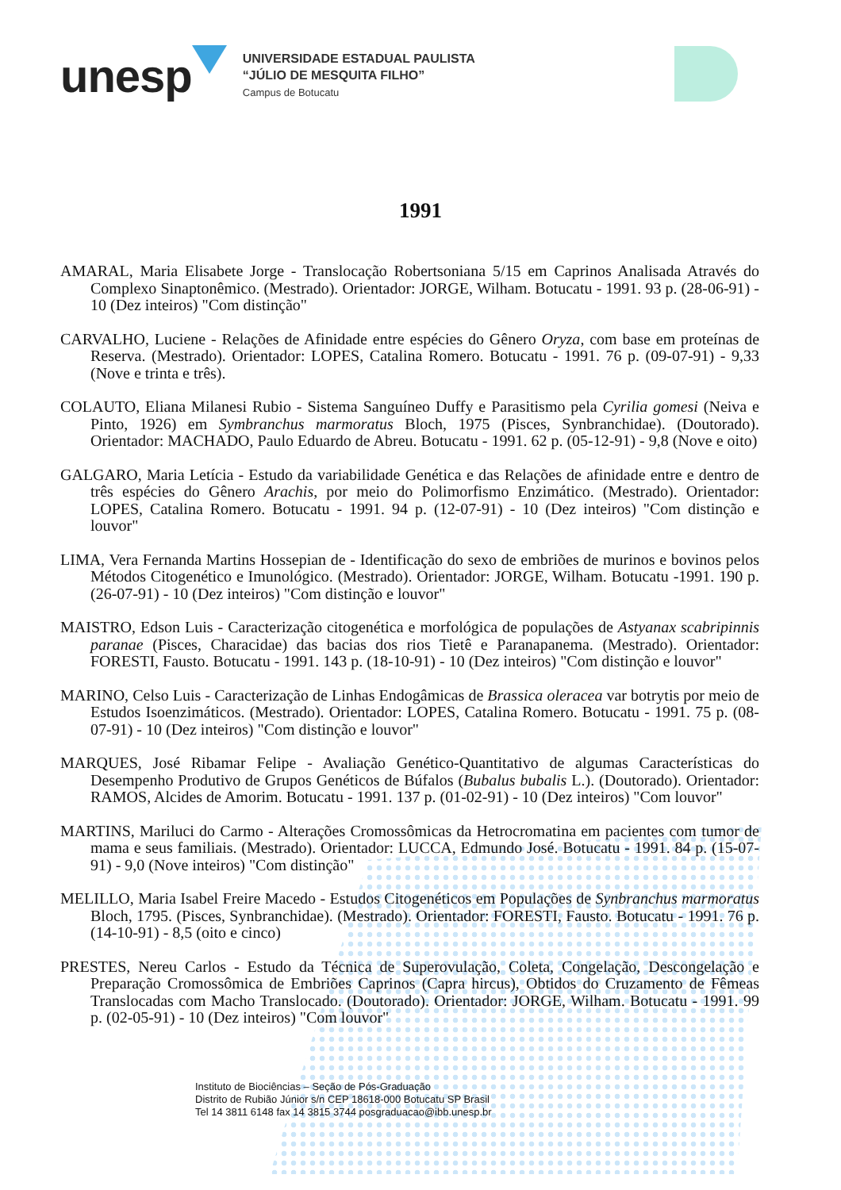unesp
UNIVERSIDADE ESTADUAL PAULISTA
“JÚLIO DE MESQUITA FILHO”
Campus de Botucatu
1991
AMARAL, Maria Elisabete Jorge - Translocação Robertsoniana 5/15 em Caprinos Analisada Através do Complexo Sinaptonêmico. (Mestrado). Orientador: JORGE, Wilham. Botucatu - 1991. 93 p. (28-06-91) - 10 (Dez inteiros) "Com distinção"
CARVALHO, Luciene - Relações de Afinidade entre espécies do Gênero Oryza, com base em proteínas de Reserva. (Mestrado). Orientador: LOPES, Catalina Romero. Botucatu - 1991. 76 p. (09-07-91) - 9,33 (Nove e trinta e três).
COLAUTO, Eliana Milanesi Rubio - Sistema Sanguíneo Duffy e Parasitismo pela Cyrilia gomesi (Neiva e Pinto, 1926) em Symbranchus marmoratus Bloch, 1975 (Pisces, Synbranchidae). (Doutorado). Orientador: MACHADO, Paulo Eduardo de Abreu. Botucatu - 1991. 62 p. (05-12-91) - 9,8 (Nove e oito)
GALGARO, Maria Letícia - Estudo da variabilidade Genética e das Relações de afinidade entre e dentro de três espécies do Gênero Arachis, por meio do Polimorfismo Enzimático. (Mestrado). Orientador: LOPES, Catalina Romero. Botucatu - 1991. 94 p. (12-07-91) - 10 (Dez inteiros) "Com distinção e louvor"
LIMA, Vera Fernanda Martins Hossepian de - Identificação do sexo de embriões de murinos e bovinos pelos Métodos Citogenético e Imunológico. (Mestrado). Orientador: JORGE, Wilham. Botucatu -1991. 190 p. (26-07-91) - 10 (Dez inteiros) "Com distinção e louvor"
MAISTRO, Edson Luis - Caracterização citogenética e morfológica de populações de Astyanax scabripinnis paranae (Pisces, Characidae) das bacias dos rios Tietê e Paranapanema. (Mestrado). Orientador: FORESTI, Fausto. Botucatu - 1991. 143 p. (18-10-91) - 10 (Dez inteiros) "Com distinção e louvor"
MARINO, Celso Luis - Caracterização de Linhas Endogâmicas de Brassica oleracea var botrytis por meio de Estudos Isoenzimáticos. (Mestrado). Orientador: LOPES, Catalina Romero. Botucatu - 1991. 75 p. (08-07-91) - 10 (Dez inteiros) "Com distinção e louvor"
MARQUES, José Ribamar Felipe - Avaliação Genético-Quantitativo de algumas Características do Desempenho Produtivo de Grupos Genéticos de Búfalos (Bubalus bubalis L.). (Doutorado). Orientador: RAMOS, Alcides de Amorim. Botucatu - 1991. 137 p. (01-02-91) - 10 (Dez inteiros) "Com louvor"
MARTINS, Mariluci do Carmo - Alterações Cromossômicas da Hetrocromatina em pacientes com tumor de mama e seus familiais. (Mestrado). Orientador: LUCCA, Edmundo José. Botucatu - 1991. 84 p. (15-07-91) - 9,0 (Nove inteiros) "Com distinção"
MELILLO, Maria Isabel Freire Macedo - Estudos Citogenéticos em Populações de Synbranchus marmoratus Bloch, 1795. (Pisces, Synbranchidae). (Mestrado). Orientador: FORESTI, Fausto. Botucatu - 1991. 76 p. (14-10-91) - 8,5 (oito e cinco)
PRESTES, Nereu Carlos - Estudo da Técnica de Superovulação, Coleta, Congelação, Descongelação e Preparação Cromossômica de Embriões Caprinos (Capra hircus), Obtidos do Cruzamento de Fêmeas Translocadas com Macho Translocado. (Doutorado). Orientador: JORGE, Wilham. Botucatu - 1991. 99 p. (02-05-91) - 10 (Dez inteiros) "Com louvor"
Instituto de Biociências – Seção de Pós-Graduação
Distrito de Rubião Júnior s/n CEP 18618-000 Botucatu SP Brasil
Tel 14 3811 6148 fax 14 3815 3744 posgraduacao@ibb.unesp.br